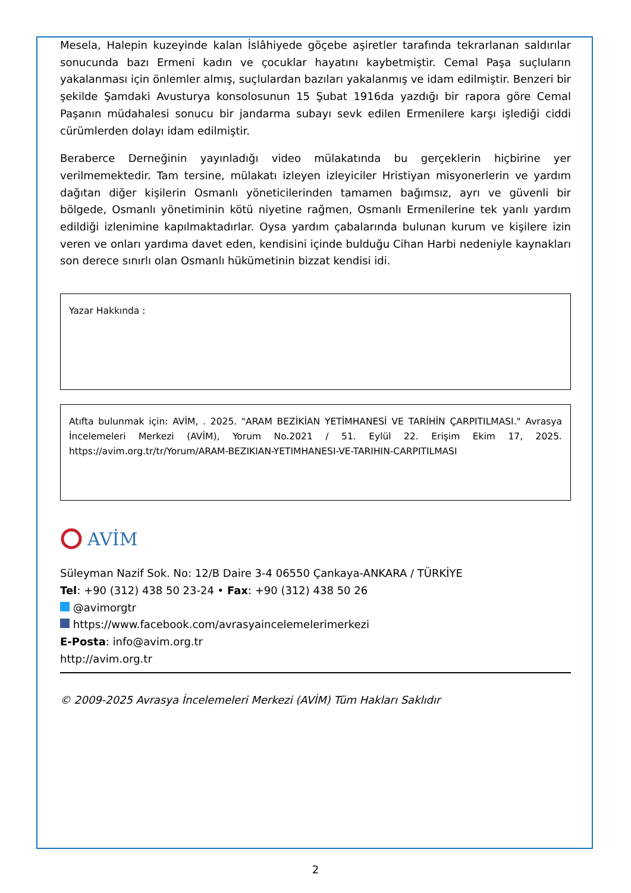Mesela, Halepin kuzeyinde kalan İslâhiyede göçebe aşiretler tarafında tekrarlanan saldırılar sonucunda bazı Ermeni kadın ve çocuklar hayatını kaybetmiştir. Cemal Paşa suçluların yakalanması için önlemler almış, suçlulardan bazıları yakalanmış ve idam edilmiştir. Benzeri bir şekilde Şamdaki Avusturya konsolosunun 15 Şubat 1916da yazdığı bir rapora göre Cemal Paşanın müdahalesi sonucu bir jandarma subayı sevk edilen Ermenilere karşı işlediği ciddi cürümlerden dolayı idam edilmiştir.
Beraberce Derneğinin yayınladığı video mülakatında bu gerçeklerin hiçbirine yer verilmemektedir. Tam tersine, mülakatı izleyen izleyiciler Hristiyan misyonerlerin ve yardım dağıtan diğer kişilerin Osmanlı yöneticilerinden tamamen bağımsız, ayrı ve güvenli bir bölgede, Osmanlı yönetiminin kötü niyetine rağmen, Osmanlı Ermenilerine tek yanlı yardım edildiği izlenimine kapılmaktadırlar. Oysa yardım çabalarında bulunan kurum ve kişilere izin veren ve onları yardıma davet eden, kendisini içinde bulduğu Cihan Harbi nedeniyle kaynakları son derece sınırlı olan Osmanlı hükümetinin bizzat kendisi idi.
Yazar Hakkında :
Atıfta bulunmak için: AVİM, . 2025. "ARAM BEZİKİAN YETİMHANESİ VE TARİHİN ÇARPITILMASI." Avrasya İncelemeleri Merkezi (AVİM), Yorum No.2021 / 51. Eylül 22. Erişim Ekim 17, 2025. https://avim.org.tr/tr/Yorum/ARAM-BEZIKIAN-YETIMHANESI-VE-TARIHIN-CARPITILMASI
AVİM
Süleyman Nazif Sok. No: 12/B Daire 3-4 06550 Çankaya-ANKARA / TÜRKİYE
Tel: +90 (312) 438 50 23-24 • Fax: +90 (312) 438 50 26
@avimorgtr
https://www.facebook.com/avrasyaincelemelerimerkezi
E-Posta: info@avim.org.tr
http://avim.org.tr
© 2009-2025 Avrasya İncelemeleri Merkezi (AVİM) Tüm Hakları Saklıdır
2